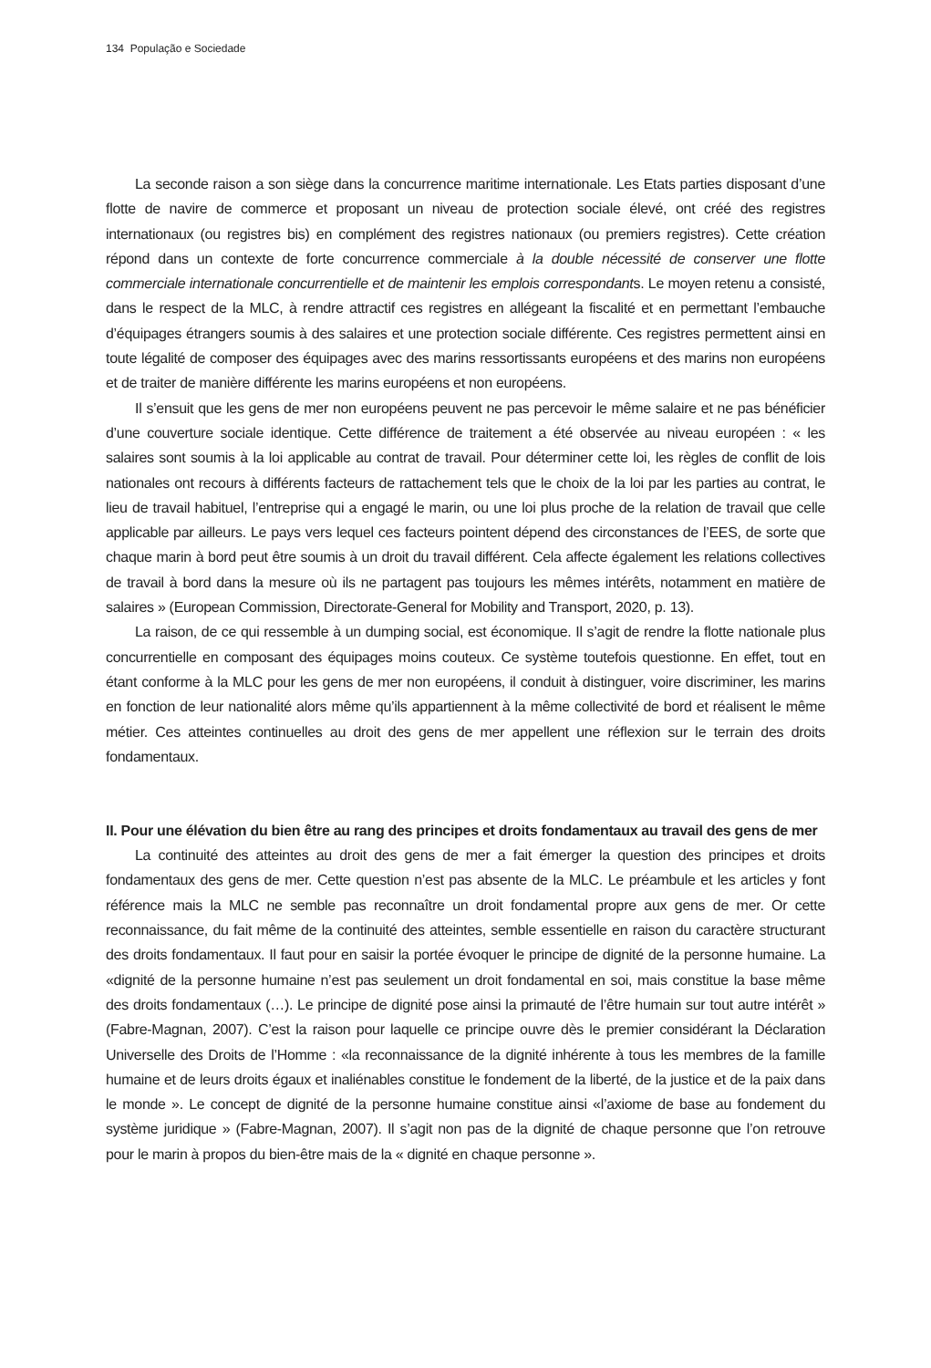134 População e Sociedade
La seconde raison a son siège dans la concurrence maritime internationale. Les Etats parties disposant d’une flotte de navire de commerce et proposant un niveau de protection sociale élevé, ont créé des registres internationaux (ou registres bis) en complément des registres nationaux (ou premiers registres). Cette création répond dans un contexte de forte concurrence commerciale à la double nécessité de conserver une flotte commerciale internationale concurrentielle et de maintenir les emplois correspondants. Le moyen retenu a consisté, dans le respect de la MLC, à rendre attractif ces registres en allégeant la fiscalité et en permettant l’embauche d’équipages étrangers soumis à des salaires et une protection sociale différente. Ces registres permettent ainsi en toute légalité de composer des équipages avec des marins ressortissants européens et des marins non européens et de traiter de manière différente les marins européens et non européens.
Il s’ensuit que les gens de mer non européens peuvent ne pas percevoir le même salaire et ne pas bénéficier d’une couverture sociale identique. Cette différence de traitement a été observée au niveau européen : « les salaires sont soumis à la loi applicable au contrat de travail. Pour déterminer cette loi, les règles de conflit de lois nationales ont recours à différents facteurs de rattachement tels que le choix de la loi par les parties au contrat, le lieu de travail habituel, l’entreprise qui a engagé le marin, ou une loi plus proche de la relation de travail que celle applicable par ailleurs. Le pays vers lequel ces facteurs pointent dépend des circonstances de l’EES, de sorte que chaque marin à bord peut être soumis à un droit du travail différent. Cela affecte également les relations collectives de travail à bord dans la mesure où ils ne partagent pas toujours les mêmes intérêts, notamment en matière de salaires » (European Commission, Directorate-General for Mobility and Transport, 2020, p. 13).
La raison, de ce qui ressemble à un dumping social, est économique. Il s’agit de rendre la flotte nationale plus concurrentielle en composant des équipages moins couteux. Ce système toutefois questionne. En effet, tout en étant conforme à la MLC pour les gens de mer non européens, il conduit à distinguer, voire discriminer, les marins en fonction de leur nationalité alors même qu’ils appartiennent à la même collectivité de bord et réalisent le même métier. Ces atteintes continuelles au droit des gens de mer appellent une réflexion sur le terrain des droits fondamentaux.
II. Pour une élévation du bien être au rang des principes et droits fondamentaux au travail des gens de mer
La continuité des atteintes au droit des gens de mer a fait émerger la question des principes et droits fondamentaux des gens de mer. Cette question n’est pas absente de la MLC. Le préambule et les articles y font référence mais la MLC ne semble pas reconnaître un droit fondamental propre aux gens de mer. Or cette reconnaissance, du fait même de la continuité des atteintes, semble essentielle en raison du caractère structurant des droits fondamentaux. Il faut pour en saisir la portée évoquer le principe de dignité de la personne humaine. La «dignité de la personne humaine n’est pas seulement un droit fondamental en soi, mais constitue la base même des droits fondamentaux (…). Le principe de dignité pose ainsi la primauté de l’être humain sur tout autre intérêt » (Fabre-Magnan, 2007). C’est la raison pour laquelle ce principe ouvre dès le premier considérant la Déclaration Universelle des Droits de l’Homme : «la reconnaissance de la dignité inhérente à tous les membres de la famille humaine et de leurs droits égaux et inaliénables constitue le fondement de la liberté, de la justice et de la paix dans le monde ». Le concept de dignité de la personne humaine constitue ainsi «l’axiome de base au fondement du système juridique » (Fabre-Magnan, 2007). Il s’agit non pas de la dignité de chaque personne que l’on retrouve pour le marin à propos du bien-être mais de la « dignité en chaque personne ».